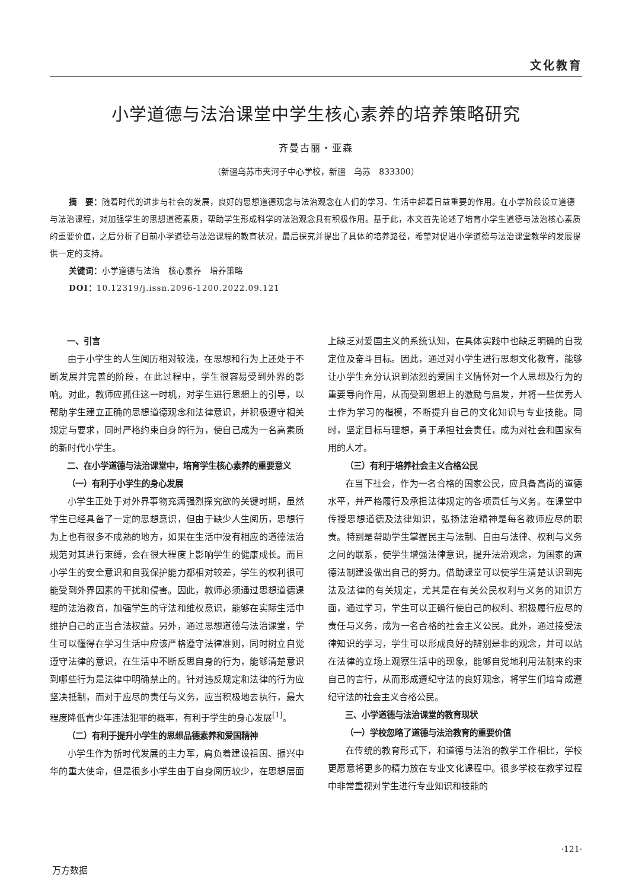文化教育
小学道德与法治课堂中学生核心素养的培养策略研究
齐曼古丽・亚森
（新疆乌苏市夹河子中心学校，新疆　乌苏　833300）
摘　要：随着时代的进步与社会的发展，良好的思想道德观念与法治观念在人们的学习、生活中起着日益重要的作用。在小学阶段设立道德与法治课程，对加强学生的思想道德素质，帮助学生形成科学的法治观念具有积极作用。基于此，本文首先论述了培育小学生道德与法治核心素质的重要价值，之后分析了目前小学道德与法治课程的教育状况，最后探究并提出了具体的培养路径，希望对促进小学道德与法治课堂教学的发展提供一定的支持。
关键词：小学道德与法治　核心素养　培养策略
DOI：10.12319/j.issn.2096-1200.2022.09.121
一、引言
由于小学生的人生阅历相对较浅，在思想和行为上还处于不断发展并完善的阶段，在此过程中，学生很容易受到外界的影响。对此，教师应抓住这一时机，对学生进行思想上的引导，以帮助学生建立正确的思想道德观念和法律意识，并积极遵守相关规定与要求，同时严格约束自身的行为，使自己成为一名高素质的新时代小学生。
二、在小学道德与法治课堂中，培育学生核心素养的重要意义
（一）有利于小学生的身心发展
小学生正处于对外界事物充满强烈探究欲的关键时期，虽然学生已经具备了一定的思想意识，但由于缺少人生阅历，思想行为上也有很多不成熟的地方，如果在生活中没有相应的道德法治规范对其进行束缚，会在很大程度上影响学生的健康成长。而且小学生的安全意识和自我保护能力都相对较差，学生的权利很可能受到外界因素的干扰和侵害。因此，教师必须通过思想道德课程的法治教育，加强学生的守法和维权意识，能够在实际生活中维护自己的正当合法权益。另外，通过思想道德与法治课堂，学生可以懂得在学习生活中应该严格遵守法律准则，同时树立自觉遵守法律的意识，在生活中不断反思自身的行为，能够清楚意识到哪些行为是法律中明确禁止的。针对违反规定和法律的行为应坚决抵制，而对于应尽的责任与义务，应当积极地去执行，最大程度降低青少年违法犯罪的概率，有利于学生的身心发展<sup>[1]</sup>。
（二）有利于提升小学生的思想品德素养和爱国精神
小学生作为新时代发展的主力军，肩负着建设祖国、振兴中华的重大使命，但是很多小学生由于自身阅历较少，在思想层面上缺乏对爱国主义的系统认知，在具体实践中也缺乏明确的自我定位及奋斗目标。因此，通过对小学生进行思想文化教育，能够让小学生充分认识到浓烈的爱国主义情怀对一个人思想及行为的重要导向作用，从而受到思想上的激励与启发，并将一些优秀人士作为学习的楷模，不断提升自己的文化知识与专业技能。同时，坚定目标与理想，勇于承担社会责任，成为对社会和国家有用的人才。
（三）有利于培养社会主义合格公民
在当下社会，作为一名合格的国家公民，应具备高尚的道德水平，并严格履行及承担法律规定的各项责任与义务。在课堂中传授思想道德及法律知识，弘扬法治精神是每名教师应尽的职责。特别是帮助学生掌握民主与法制、自由与法律、权利与义务之间的联系，使学生增强法律意识，提升法治观念，为国家的道德法制建设做出自己的努力。借助课堂可以使学生清楚认识到宪法及法律的有关规定，尤其是在有关公民权利与义务的知识方面，通过学习，学生可以正确行使自己的权利、积极履行应尽的责任与义务，成为一名合格的社会主义公民。此外，通过接受法律知识的学习，学生可以形成良好的辨别是非的观念，并可以站在法律的立场上观察生活中的现象，能够自觉地利用法制来约束自己的言行，从而形成遵纪守法的良好观念，将学生们培育成遵纪守法的社会主义合格公民。
三、小学道德与法治课堂的教育现状
（一）学校忽略了道德与法治教育的重要价值
在传统的教育形式下，和道德与法治的教学工作相比，学校更愿意将更多的精力放在专业文化课程中。很多学校在教学过程中非常重视对学生进行专业知识和技能的
·121·
万方数据